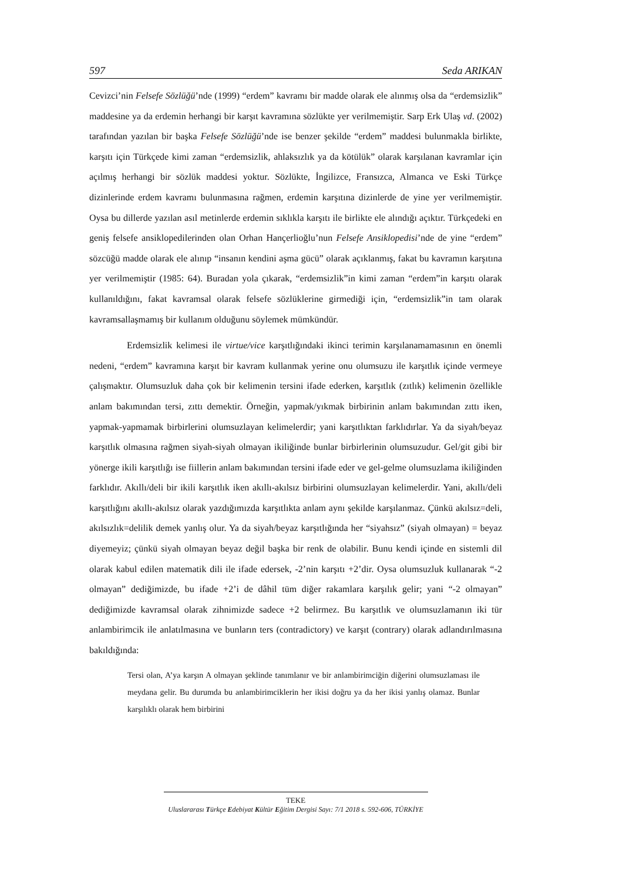597 Seda ARIKAN
Cevizci’nin Felsefe Sözlüğü’nde (1999) “erdem” kavramı bir madde olarak ele alınmış olsa da “erdemsizlik” maddesine ya da erdemin herhangi bir karşıt kavramına sözlükte yer verilmemiştir. Sarp Erk Ulaş vd. (2002) tarafından yazılan bir başka Felsefe Sözlüğü’nde ise benzer şekilde “erdem” maddesi bulunmakla birlikte, karşıtı için Türkçede kimi zaman “erdemsizlik, ahlaksızlık ya da kötülük” olarak karşılanan kavramlar için açılmış herhangi bir sözlük maddesi yoktur. Sözlükte, İngilizce, Fransızca, Almanca ve Eski Türkçe dizinlerinde erdem kavramı bulunmasına rağmen, erdemin karşıtına dizinlerde de yine yer verilmemiştir. Oysa bu dillerde yazılan asıl metinlerde erdemin sıklıkla karşıtı ile birlikte ele alındığı açıktır. Türkçedeki en geniş felsefe ansiklopedilerinden olan Orhan Hançerlioğlu’nun Felsefe Ansiklopedisi’nde de yine “erdem” sözcüğü madde olarak ele alınıp “insanın kendini aşma gücü” olarak açıklanmış, fakat bu kavramın karşıtına yer verilmemiştir (1985: 64). Buradan yola çıkarak, “erdemsizlik”in kimi zaman “erdem”in karşıtı olarak kullanıldığını, fakat kavramsal olarak felsefe sözlüklerine girmediği için, “erdemsizlik”in tam olarak kavramsallaşmamış bir kullanım olduğunu söylemek mümkündür.
Erdemsizlik kelimesi ile virtue/vice karşıtlığındaki ikinci terimin karşılanamamasının en önemli nedeni, “erdem” kavramına karşıt bir kavram kullanmak yerine onu olumsuzu ile karşıtlık içinde vermeye çalışmaktır. Olumsuzluk daha çok bir kelimenin tersini ifade ederken, karşıtlık (zıtlık) kelimenin özellikle anlam bakımından tersi, zıttı demektir. Örneğin, yapmak/yıkmak birbirinin anlam bakımından zıttı iken, yapmak-yapmamak birbirlerini olumsuzlayan kelimelerdir; yani karşıtlıktan farklıdırlar. Ya da siyah/beyaz karşıtlık olmasına rağmen siyah-siyah olmayan ikiliğinde bunlar birbirlerinin olumsuzudur. Gel/git gibi bir yönerge ikili karşıtlığı ise fiillerin anlam bakımından tersini ifade eder ve gel-gelme olumsuzlama ikiliğinden farklıdır. Akıllı/deli bir ikili karşıtlık iken akıllı-akılsız birbirini olumsuzlayan kelimelerdir. Yani, akıllı/deli karşıtlığını akıllı-akılsız olarak yazdığımızda karşıtlıkta anlam aynı şekilde karşılanmaz. Çünkü akılsız=deli, akılsızlık=delilik demek yanlış olur. Ya da siyah/beyaz karşıtlığında her “siyahsız” (siyah olmayan) = beyaz diyemeyiz; çünkü siyah olmayan beyaz değil başka bir renk de olabilir. Bunu kendi içinde en sistemli dil olarak kabul edilen matematik dili ile ifade edersek, -2’nin karşıtı +2’dir. Oysa olumsuzluk kullanarak “-2 olmayan” dediğimizde, bu ifade +2’i de dâhil tüm diğer rakamlara karşılık gelir; yani “-2 olmayan” dediğimizde kavramsal olarak zihnimizde sadece +2 belirmez. Bu karşıtlık ve olumsuzlamanın iki tür anlambirimcik ile anlatılmasına ve bunların ters (contradictory) ve karşıt (contrary) olarak adlandırılmasına bakıldığında:
Tersi olan, A’ya karşın A olmayan şeklinde tanımlanır ve bir anlambirimciğin diğerini olumsuzlaması ile meydana gelir. Bu durumda bu anlambirimciklerin her ikisi doğru ya da her ikisi yanlış olamaz. Bunlar karşılıklı olarak hem birbirini
TEKE
Uluslararası Türkçe Edebiyat Kültür Eğitim Dergisi Sayı: 7/1 2018 s. 592-606, TÜRKİYE